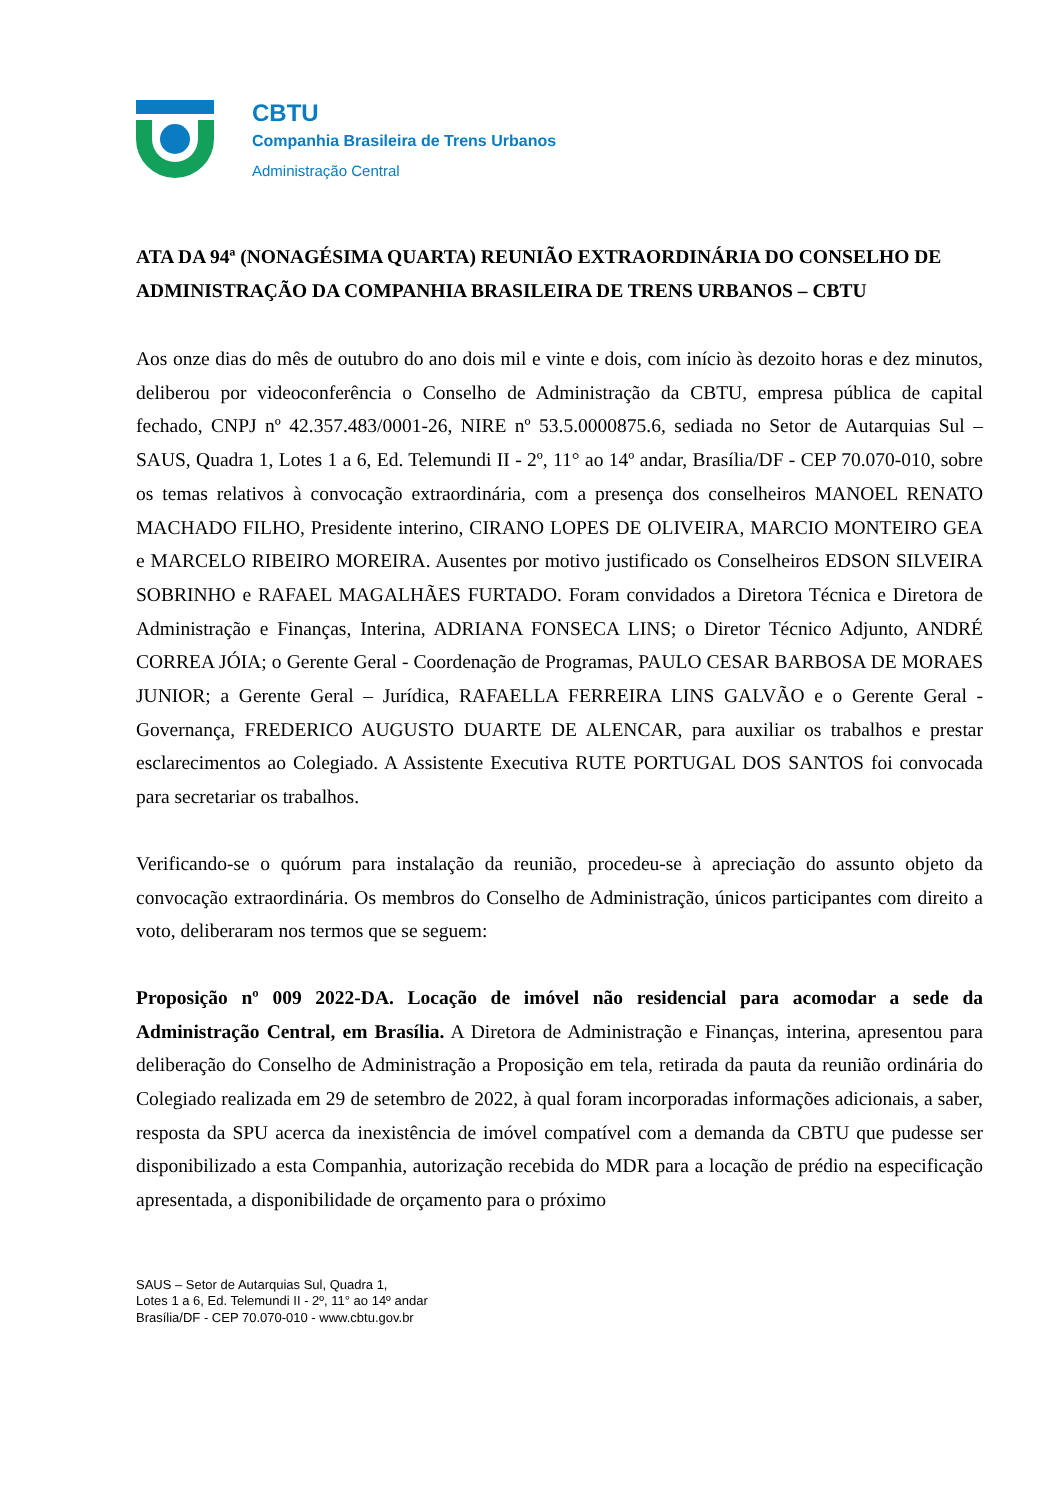CBTU
Companhia Brasileira de Trens Urbanos
Administração Central
ATA DA 94ª (NONAGÉSIMA QUARTA) REUNIÃO EXTRAORDINÁRIA DO CONSELHO DE ADMINISTRAÇÃO DA COMPANHIA BRASILEIRA DE TRENS URBANOS – CBTU
Aos onze dias do mês de outubro do ano dois mil e vinte e dois, com início às dezoito horas e dez minutos, deliberou por videoconferência o Conselho de Administração da CBTU, empresa pública de capital fechado, CNPJ nº 42.357.483/0001-26, NIRE nº 53.5.0000875.6, sediada no Setor de Autarquias Sul – SAUS, Quadra 1, Lotes 1 a 6, Ed. Telemundi II - 2º, 11° ao 14º andar, Brasília/DF - CEP 70.070-010, sobre os temas relativos à convocação extraordinária, com a presença dos conselheiros MANOEL RENATO MACHADO FILHO, Presidente interino, CIRANO LOPES DE OLIVEIRA, MARCIO MONTEIRO GEA e MARCELO RIBEIRO MOREIRA. Ausentes por motivo justificado os Conselheiros EDSON SILVEIRA SOBRINHO e RAFAEL MAGALHÃES FURTADO. Foram convidados a Diretora Técnica e Diretora de Administração e Finanças, Interina, ADRIANA FONSECA LINS; o Diretor Técnico Adjunto, ANDRÉ CORREA JÓIA; o Gerente Geral - Coordenação de Programas, PAULO CESAR BARBOSA DE MORAES JUNIOR; a Gerente Geral – Jurídica, RAFAELLA FERREIRA LINS GALVÃO e o Gerente Geral - Governança, FREDERICO AUGUSTO DUARTE DE ALENCAR, para auxiliar os trabalhos e prestar esclarecimentos ao Colegiado. A Assistente Executiva RUTE PORTUGAL DOS SANTOS foi convocada para secretariar os trabalhos.
Verificando-se o quórum para instalação da reunião, procedeu-se à apreciação do assunto objeto da convocação extraordinária. Os membros do Conselho de Administração, únicos participantes com direito a voto, deliberaram nos termos que se seguem:
Proposição nº 009 2022-DA. Locação de imóvel não residencial para acomodar a sede da Administração Central, em Brasília. A Diretora de Administração e Finanças, interina, apresentou para deliberação do Conselho de Administração a Proposição em tela, retirada da pauta da reunião ordinária do Colegiado realizada em 29 de setembro de 2022, à qual foram incorporadas informações adicionais, a saber, resposta da SPU acerca da inexistência de imóvel compatível com a demanda da CBTU que pudesse ser disponibilizado a esta Companhia, autorização recebida do MDR para a locação de prédio na especificação apresentada, a disponibilidade de orçamento para o próximo
SAUS – Setor de Autarquias Sul, Quadra 1,
Lotes 1 a 6, Ed. Telemundi II - 2º, 11° ao 14º andar
Brasília/DF - CEP 70.070-010 - www.cbtu.gov.br